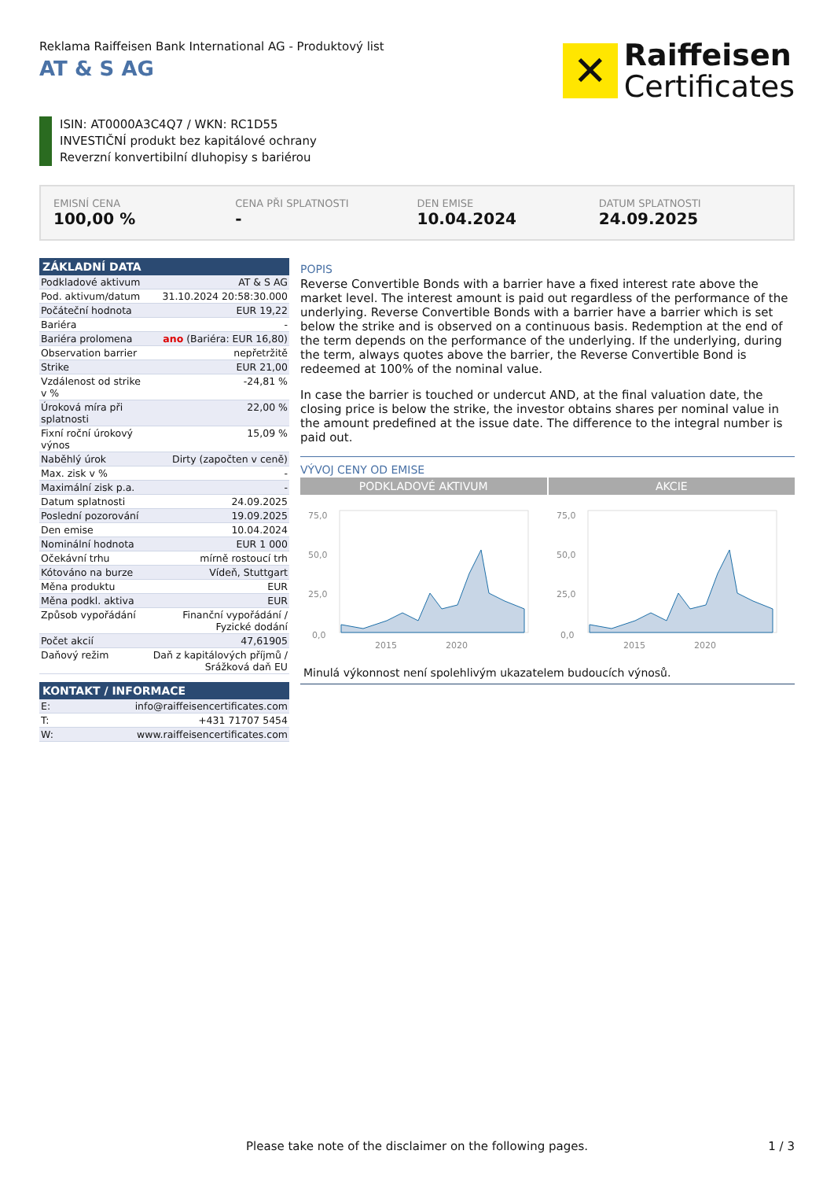Reklama Raiffeisen Bank International AG - Produktový list
AT & S AG
✕
Raiffeisen
Certificates
ISIN: AT0000A3C4Q7 / WKN: RC1D55
INVESTIČNÍ produkt bez kapitálové ochrany
Reverzní konvertibilní dluhopisy s bariérou
EMISNÍ CENA
100,00 %
CENA PŘI SPLATNOSTI
-
DEN EMISE
10.04.2024
DATUM SPLATNOSTI
24.09.2025
| ZÁKLADNÍ DATA | |
| --- | --- |
| Podkladové aktivum | AT & S AG |
| Pod. aktivum/datum | 31.10.2024 20:58:30.000 |
| Počáteční hodnota | EUR 19,22 |
| Bariéra | - |
| Bariéra prolomena | ano (Bariéra: EUR 16,80) |
| Observation barrier | nepřetržitě |
| Strike | EUR 21,00 |
| Vzdálenost od strike v % | -24,81 % |
| Úroková míra při splatnosti | 22,00 % |
| Fixní roční úrokový výnos | 15,09 % |
| Naběhlý úrok | Dirty (započten v ceně) |
| Max. zisk v % | - |
| Maximální zisk p.a. | - |
| Datum splatnosti | 24.09.2025 |
| Poslední pozorování | 19.09.2025 |
| Den emise | 10.04.2024 |
| Nominální hodnota | EUR 1 000 |
| Očekávní trhu | mírně rostoucí trh |
| Kótováno na burze | Vídeň, Stuttgart |
| Měna produktu | EUR |
| Měna podkl. aktiva | EUR |
| Způsob vypořádání | Finanční vypořádání / Fyzické dodání |
| Počet akcií | 47,61905 |
| Daňový režim | Daň z kapitálových příjmů / Srážková daň EU |
| KONTAKT / INFORMACE | |
| --- | --- |
| E: | info@raiffeisencertificates.com |
| T: | +431 71707 5454 |
| W: | www.raiffeisencertificates.com |
POPIS
Reverse Convertible Bonds with a barrier have a fixed interest rate above the market level. The interest amount is paid out regardless of the performance of the underlying. Reverse Convertible Bonds with a barrier have a barrier which is set below the strike and is observed on a continuous basis. Redemption at the end of the term depends on the performance of the underlying. If the underlying, during the term, always quotes above the barrier, the Reverse Convertible Bond is redeemed at 100% of the nominal value.
In case the barrier is touched or undercut AND, at the final valuation date, the closing price is below the strike, the investor obtains shares per nominal value in the amount predefined at the issue date. The difference to the integral number is paid out.
VÝVOJ CENY OD EMISE
PODKLADOVÉ AKTIVUM
75,0
50,0
25,0
0,0
2015
2020
AKCIE
75,0
50,0
25,0
0,0
2015
2020
Minulá výkonnost není spolehlivým ukazatelem budoucích výnosů.
Please take note of the disclaimer on the following pages. 1 / 3